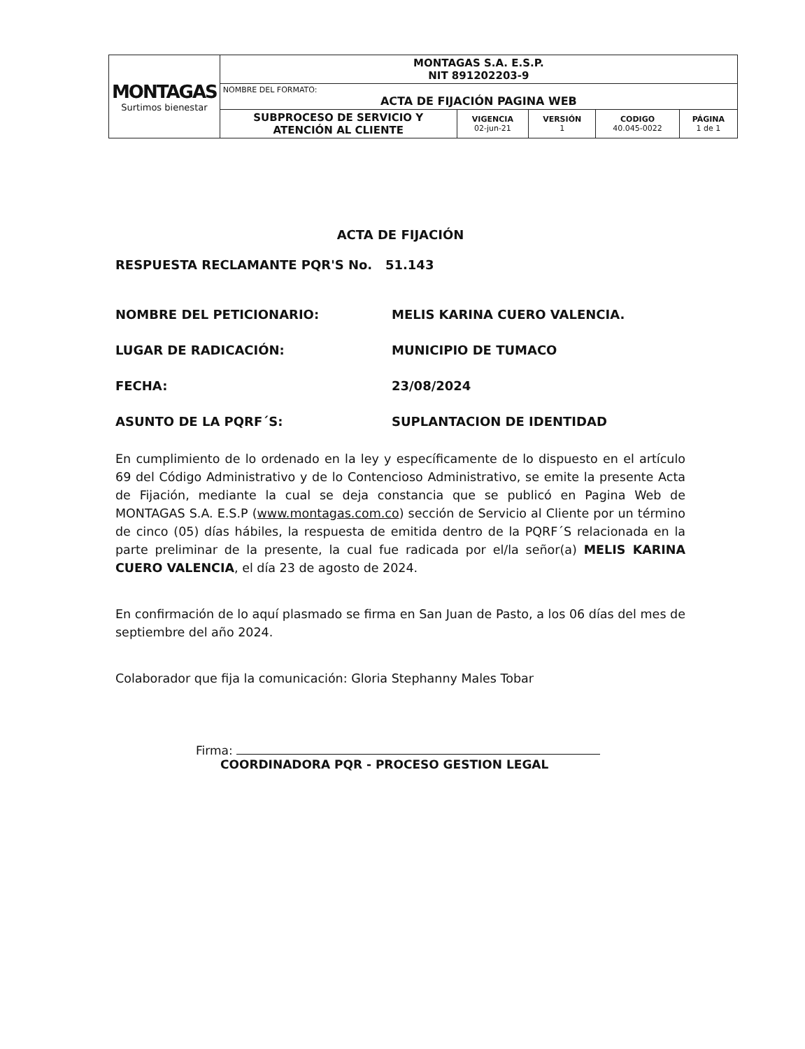| MONTAGAS Surtimos bienestar | MONTAGAS S.A. E.S.P. NIT 891202203-9 | | | | |
| | NOMBRE DEL FORMATO: ACTA DE FIJACIÓN PAGINA WEB | | | | |
| | SUBPROCESO DE SERVICIO Y ATENCIÓN AL CLIENTE | VIGENCIA 02-jun-21 | VERSIÓN 1 | CODIGO 40.045-0022 | PÁGINA 1 de 1 |
ACTA DE FIJACIÓN
RESPUESTA RECLAMANTE PQR'S No. 51.143
NOMBRE DEL PETICIONARIO: MELIS KARINA CUERO VALENCIA.
LUGAR DE RADICACIÓN: MUNICIPIO DE TUMACO
FECHA: 23/08/2024
ASUNTO DE LA PQRF´S: SUPLANTACION DE IDENTIDAD
En cumplimiento de lo ordenado en la ley y específicamente de lo dispuesto en el artículo 69 del Código Administrativo y de lo Contencioso Administrativo, se emite la presente Acta de Fijación, mediante la cual se deja constancia que se publicó en Pagina Web de MONTAGAS S.A. E.S.P (www.montagas.com.co) sección de Servicio al Cliente por un término de cinco (05) días hábiles, la respuesta de emitida dentro de la PQRF´S relacionada en la parte preliminar de la presente, la cual fue radicada por el/la señor(a) MELIS KARINA CUERO VALENCIA, el día 23 de agosto de 2024.
En confirmación de lo aquí plasmado se firma en San Juan de Pasto, a los 06 días del mes de septiembre del año 2024.
Colaborador que fija la comunicación: Gloria Stephanny Males Tobar
Firma:
COORDINADORA PQR - PROCESO GESTION LEGAL